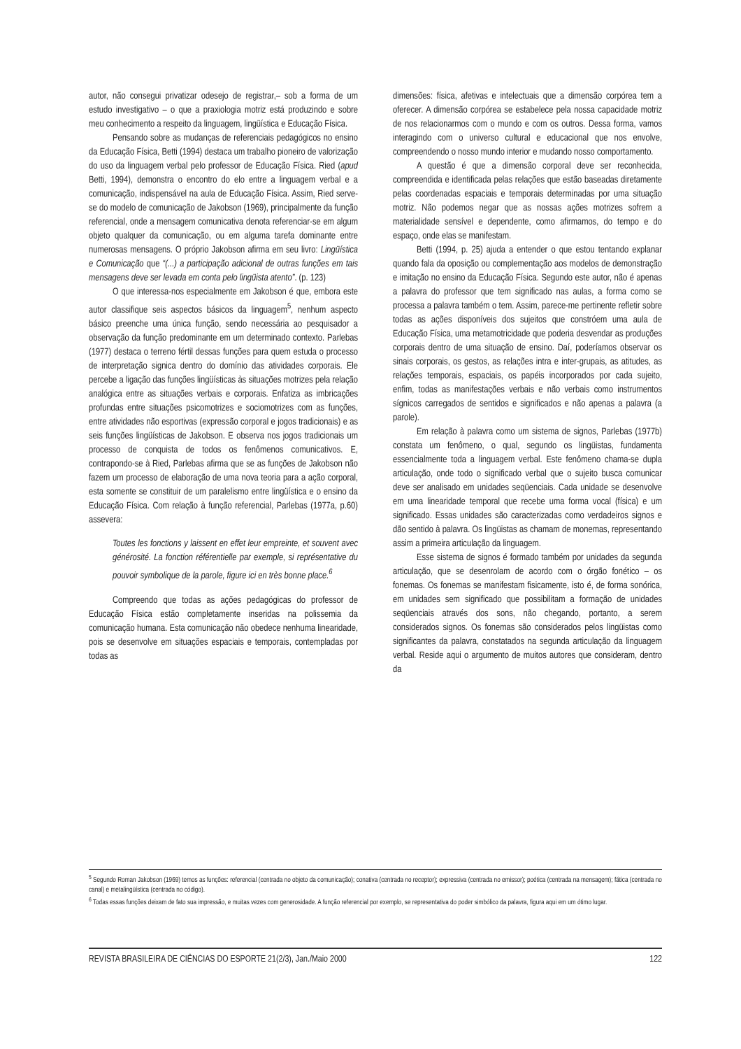autor, não consegui privatizar odesejo de registrar,– sob a forma de um estudo investigativo – o que a praxiologia motriz está produzindo e sobre meu conhecimento a respeito da linguagem, lingüística e Educação Física.
Pensando sobre as mudanças de referenciais pedagógicos no ensino da Educação Física, Betti (1994) destaca um trabalho pioneiro de valorização do uso da linguagem verbal pelo professor de Educação Física. Ried (apud Betti, 1994), demonstra o encontro do elo entre a linguagem verbal e a comunicação, indispensável na aula de Educação Física. Assim, Ried serve-se do modelo de comunicação de Jakobson (1969), principalmente da função referencial, onde a mensagem comunicativa denota referenciar-se em algum objeto qualquer da comunicação, ou em alguma tarefa dominante entre numerosas mensagens. O próprio Jakobson afirma em seu livro: Lingüística e Comunicação que “(...) a participação adicional de outras funções em tais mensagens deve ser levada em conta pelo lingüista atento”. (p. 123)
O que interessa-nos especialmente em Jakobson é que, embora este autor classifique seis aspectos básicos da linguagem<sup>5</sup>, nenhum aspecto básico preenche uma única função, sendo necessária ao pesquisador a observação da função predominante em um determinado contexto. Parlebas (1977) destaca o terreno fértil dessas funções para quem estuda o processo de interpretação signica dentro do domínio das atividades corporais. Ele percebe a ligação das funções lingüísticas às situações motrizes pela relação analógica entre as situações verbais e corporais. Enfatiza as imbricações profundas entre situações psicomotrizes e sociomotrizes com as funções, entre atividades não esportivas (expressão corporal e jogos tradicionais) e as seis funções lingüísticas de Jakobson. E observa nos jogos tradicionais um processo de conquista de todos os fenômenos comunicativos. E, contrapondo-se à Ried, Parlebas afirma que se as funções de Jakobson não fazem um processo de elaboração de uma nova teoria para a ação corporal, esta somente se constituir de um paralelismo entre lingüística e o ensino da Educação Física. Com relação à função referencial, Parlebas (1977a, p.60) assevera:
Toutes les fonctions y laissent en effet leur empreinte, et souvent avec générosité. La fonction référentielle par exemple, si représentative du pouvoir symbolique de la parole, figure ici en très bonne place.<sup>6</sup>
Compreendo que todas as ações pedagógicas do professor de Educação Física estão completamente inseridas na polissemia da comunicação humana. Esta comunicação não obedece nenhuma linearidade, pois se desenvolve em situações espaciais e temporais, contempladas por todas as
dimensões: física, afetivas e intelectuais que a dimensão corpórea tem a oferecer. A dimensão corpórea se estabelece pela nossa capacidade motriz de nos relacionarmos com o mundo e com os outros. Dessa forma, vamos interagindo com o universo cultural e educacional que nos envolve, compreendendo o nosso mundo interior e mudando nosso comportamento.
A questão é que a dimensão corporal deve ser reconhecida, compreendida e identificada pelas relações que estão baseadas diretamente pelas coordenadas espaciais e temporais determinadas por uma situação motriz. Não podemos negar que as nossas ações motrizes sofrem a materialidade sensível e dependente, como afirmamos, do tempo e do espaço, onde elas se manifestam.
Betti (1994, p. 25) ajuda a entender o que estou tentando explanar quando fala da oposição ou complementação aos modelos de demonstração e imitação no ensino da Educação Física. Segundo este autor, não é apenas a palavra do professor que tem significado nas aulas, a forma como se processa a palavra também o tem. Assim, parece-me pertinente refletir sobre todas as ações disponíveis dos sujeitos que constróem uma aula de Educação Física, uma metamotricidade que poderia desvendar as produções corporais dentro de uma situação de ensino. Daí, poderíamos observar os sinais corporais, os gestos, as relações intra e inter-grupais, as atitudes, as relações temporais, espaciais, os papéis incorporados por cada sujeito, enfim, todas as manifestações verbais e não verbais como instrumentos sígnicos carregados de sentidos e significados e não apenas a palavra (a parole).
Em relação à palavra como um sistema de signos, Parlebas (1977b) constata um fenômeno, o qual, segundo os lingüistas, fundamenta essencialmente toda a linguagem verbal. Este fenômeno chama-se dupla articulação, onde todo o significado verbal que o sujeito busca comunicar deve ser analisado em unidades seqüenciais. Cada unidade se desenvolve em uma linearidade temporal que recebe uma forma vocal (física) e um significado. Essas unidades são caracterizadas como verdadeiros signos e dão sentido à palavra. Os lingüistas as chamam de monemas, representando assim a primeira articulação da linguagem.
Esse sistema de signos é formado também por unidades da segunda articulação, que se desenrolam de acordo com o órgão fonético – os fonemas. Os fonemas se manifestam fisicamente, isto é, de forma sonórica, em unidades sem significado que possibilitam a formação de unidades seqüenciais através dos sons, não chegando, portanto, a serem considerados signos. Os fonemas são considerados pelos lingüistas como significantes da palavra, constatados na segunda articulação da linguagem verbal. Reside aqui o argumento de muitos autores que consideram, dentro da
<sup>5</sup> Segundo Roman Jakobson (1969) temos as funções: referencial (centrada no objeto da comunicação); conativa (centrada no receptor); expressiva (centrada no emissor); poética (centrada na mensagem); fática (centrada no canal) e metalingüística (centrada no código).
<sup>6</sup> Todas essas funções deixam de fato sua impressão, e muitas vezes com generosidade. A função referencial por exemplo, se representativa do poder simbólico da palavra, figura aqui em um ótimo lugar.
REVISTA BRASILEIRA DE CIÊNCIAS DO ESPORTE 21(2/3), Jan./Maio 2000 122